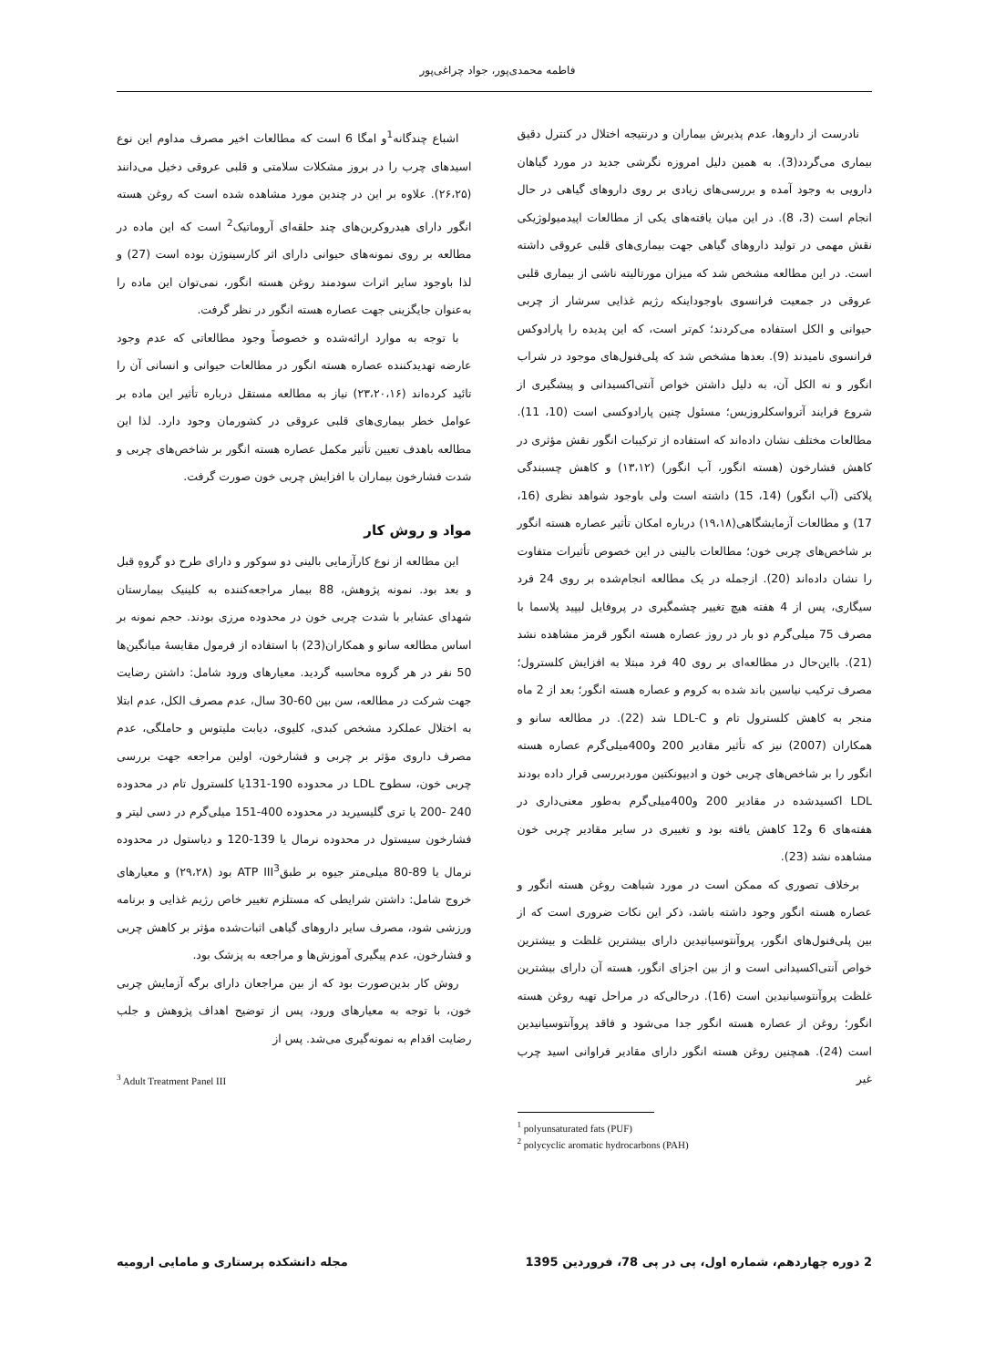فاطمه محمدی‌پور، جواد چراغی‌پور
نادرست از داروها، عدم پذیرش بیماران و درنتیجه اختلال در کنترل دقیق بیماری می‌گردد(3). به همین دلیل امروزه نگرشی جدید در مورد گیاهان دارویی به وجود آمده و بررسی‌های زیادی بر روی داروهای گیاهی در حال انجام است (3، 8). در این میان یافته‌های یکی از مطالعات اپیدمیولوژیکی نقش مهمی در تولید داروهای گیاهی جهت بیماری‌های قلبی عروقی داشته است. در این مطالعه مشخص شد که میزان مورتالیته ناشی از بیماری قلبی عروقی در جمعیت فرانسوی باوجوداینکه رژیم غذایی سرشار از چربی حیوانی و الکل استفاده می‌کردند؛ کم‌تر است، که این پدیده را پارادوکس فرانسوی نامیدند (9). بعدها مشخص شد که پلی‌فنول‌های موجود در شراب انگور و نه الکل آن، به دلیل داشتن خواص آنتی‌اکسیدانی و پیشگیری از شروع فرایند آترواسکلروزیس؛ مسئول چنین پارادوکسی است (10، 11). مطالعات مختلف نشان داده‌اند که استفاده از ترکیبات انگور نقش مؤثری در کاهش فشارخون (هسته انگور، آب انگور) (۱۳،۱۲) و کاهش چسبندگی پلاکتی (آب انگور) (14، 15) داشته است ولی باوجود شواهد نظری (16، 17) و مطالعات آزمایشگاهی(۱۹،۱۸) درباره امکان تأثیر عصاره هسته انگور بر شاخص‌های چربی خون؛ مطالعات بالینی در این خصوص تأثیرات متفاوت را نشان داده‌اند (20). ازجمله در یک مطالعه انجام‌شده بر روی 24 فرد سیگاری، پس از 4 هفته هیچ تغییر چشمگیری در پروفایل لیپید پلاسما با مصرف 75 میلی‌گرم دو بار در روز عصاره هسته انگور قرمز مشاهده نشد (21). بااین‌حال در مطالعه‌ای بر روی 40 فرد مبتلا به افزایش کلسترول؛ مصرف ترکیب نیاسین باند شده به کروم و عصاره هسته انگور؛ بعد از 2 ماه منجر به کاهش کلسترول تام و LDL-C شد (22). در مطالعه سانو و همکاران (2007) نیز که تأثیر مقادیر 200 و400میلی‌گرم عصاره هسته انگور را بر شاخص‌های چربی خون و ادیپونکتین موردبررسی قرار داده بودند LDL اکسیدشده در مقادیر 200 و400میلی‌گرم به‌طور معنی‌داری در هفته‌های 6 و12 کاهش یافته بود و تغییری در سایر مقادیر چربی خون مشاهده نشد (23).
برخلاف تصوری که ممکن است در مورد شباهت روغن هسته انگور و عصاره هسته انگور وجود داشته باشد، ذکر این نکات ضروری است که از بین پلی‌فنول‌های انگور، پروآنتوسیانیدین دارای بیشترین غلظت و بیشترین خواص آنتی‌اکسیدانی است و از بین اجزای انگور، هسته آن دارای بیشترین غلظت پروآنتوسیانیدین است (16). درحالی‌که در مراحل تهیه روغن هسته انگور؛ روغن از عصاره هسته انگور جدا می‌شود و فاقد پروآنتوسیانیدین است (24). همچنین روغن هسته انگور دارای مقادیر فراوانی اسید چرب غیر
<sup>1</sup> polyunsaturated fats (PUF)
<sup>2</sup> polycyclic aromatic hydrocarbons (PAH)
اشباع چندگانه<sup>1</sup>و امگا 6 است که مطالعات اخیر مصرف مداوم این نوع اسیدهای چرب را در بروز مشکلات سلامتی و قلبی عروقی دخیل می‌دانند (۲۶،۲۵). علاوه بر این در چندین مورد مشاهده شده است که روغن هسته انگور دارای هیدروکربن‌های چند حلقه‌ای آروماتیک<sup>2</sup> است که این ماده در مطالعه بر روی نمونه‌های حیوانی دارای اثر کارسینوژن بوده است (27) و لذا باوجود سایر اثرات سودمند روغن هسته انگور، نمی‌توان این ماده را به‌عنوان جایگزینی جهت عصاره هسته انگور در نظر گرفت.
با توجه به موارد ارائه‌شده و خصوصاً وجود مطالعاتی که عدم وجود عارضه تهدیدکننده عصاره هسته انگور در مطالعات حیوانی و انسانی آن را تائید کرده‌اند (۲۳،۲۰،۱۶) نیاز به مطالعه مستقل درباره تأثیر این ماده بر عوامل خطر بیماری‌های قلبی عروقی در کشورمان وجود دارد. لذا این مطالعه باهدف تعیین تأثیر مکمل عصاره هسته انگور بر شاخص‌های چربی و شدت فشارخون بیماران با افزایش چربی خون صورت گرفت.
مواد و روش کار
این مطالعه از نوع کارآزمایی بالینی دو سوکور و دارای طرح دو گروهِ قبل و بعد بود. نمونه پژوهش، 88 بیمار مراجعه‌کننده به کلینیک بیمارستان شهدای عشایر با شدت چربی خون در محدوده مرزی بودند. حجم نمونه بر اساس مطالعه سانو و همکاران(23) با استفاده از فرمول مقایسهٔ میانگین‌ها 50 نفر در هر گروه محاسبه گردید. معیارهای ورود شامل: داشتن رضایت جهت شرکت در مطالعه، سن بین 60-30 سال، عدم مصرف الکل، عدم ابتلا به اختلال عملکرد مشخص کبدی، کلیوی، دیابت ملیتوس و حاملگی، عدم مصرف داروی مؤثر بر چربی و فشارخون، اولین مراجعه جهت بررسی چربی خون، سطوح LDL در محدوده 190-131یا کلسترول تام در محدوده 240 -200 یا تری گلیسیرید در محدوده 400-151 میلی‌گرم در دسی لیتر و فشارخون سیستول در محدوده نرمال یا 139-120 و دیاستول در محدوده نرمال یا 89-80 میلی‌متر جیوه بر طبقATP III<sup>3</sup> بود (۲۹،۲۸) و معیارهای خروج شامل: داشتن شرایطی که مستلزم تغییر خاص رژیم غذایی و برنامه ورزشی شود، مصرف سایر داروهای گیاهی اثبات‌شده مؤثر بر کاهش چربی و فشارخون، عدم پیگیری آموزش‌ها و مراجعه به پزشک بود.
روش کار بدین‌صورت بود که از بین مراجعان دارای برگه آزمایش چربی خون، با توجه به معیارهای ورود، پس از توضیح اهداف پژوهش و جلب رضایت اقدام به نمونه‌گیری می‌شد. پس از
<sup>3</sup> Adult Treatment Panel III
2 دوره چهاردهم، شماره اول، پی در پی 78، فروردین 1395 مجله دانشکده پرستاری و مامایی ارومیه